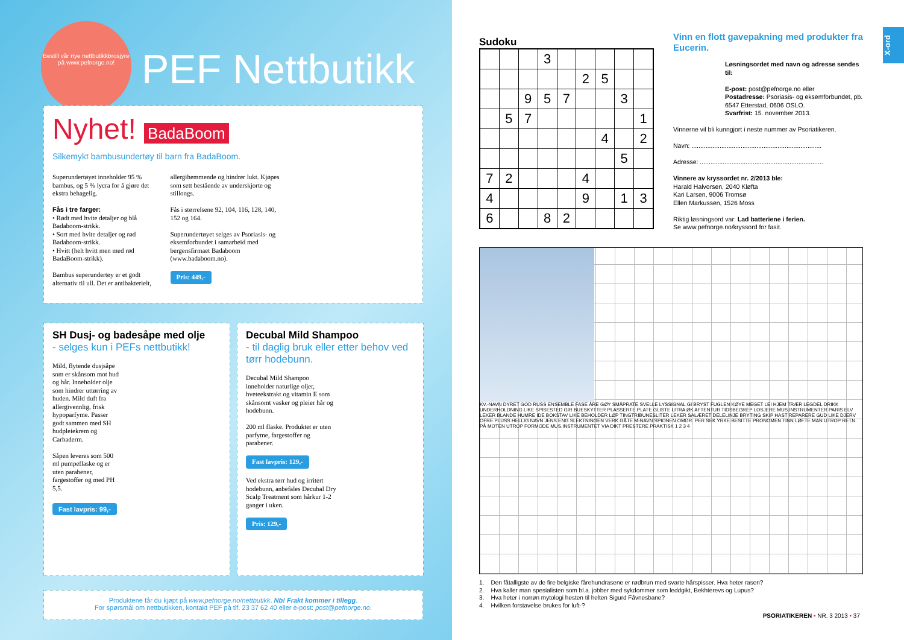Bestill vår nye nettbutikkbrosjyre på www.pefnorge.no!
PEF Nettbutikk
Nyhet! BadaBoom
Silkemykt bambusundertøy til barn fra BadaBoom.
Superundertøyet inneholder 95 % bambus, og 5 % lycra for å gjøre det ekstra behagelig.
Fås i tre farger:
• Rødt med hvite detaljer og blå Badaboom-strikk.
• Sort med hvite detaljer og rød Badaboom-strikk.
• Hvitt (helt hvitt men med rød BadaBoom-strikk).
Bambus superundertøy er et godt alternativ til ull. Det er antibakterielt, allergihemmende og hindrer lukt. Kjøpes som sett bestående av underskjorte og stillongs.
Fås i størrelsene 92, 104, 116, 128, 140, 152 og 164.
Superundertøyet selges av Psoriasis- og eksemforbundet i samarbeid med bergensfirmaet Badaboom (www.badaboom.no).
Pris: 449,-
SH Dusj- og badesåpe med olje
- selges kun i PEFs nettbutikk!
Mild, flytende dusjsåpe som er skånsom mot hud og hår. Inneholder olje som hindrer uttørring av huden. Mild duft fra allergivennlig, frisk hypoparfyme. Passer godt sammen med SH hudpleiekrem og Carbaderm.
Såpen leveres som 500 ml pumpeflaske og er uten parabener, fargestoffer og med PH 5,5.
Fast lavpris: 99,-
Decubal Mild Shampoo
- til daglig bruk eller etter behov ved tørr hodebunn.
Decubal Mild Shampoo inneholder naturlige oljer, hveteekstrakt og vitamin E som skånsomt vasker og pleier hår og hodebunn.
200 ml flaske. Produktet er uten parfyme, fargestoffer og parabener.
Fast lavpris: 129,-
Ved ekstra tørr hud og irritert hodebunn, anbefales Decubal Dry Scalp Treatment som hårkur 1-2 ganger i uken.
Pris: 129,-
Produktene får du kjøpt på www.pefnorge.no/nettbutikk. Nb! Frakt kommer i tillegg.
For spørsmål om nettbutikken, kontakt PEF på tlf. 23 37 62 40 eller e-post: post@pefnorge.no.
X-ord
Sudoku
| | | | 3 | | | | | |
| | | | | | 2 | 5 | | |
| | | 9 | 5 | 7 | | | 3 | |
| | 5 | 7 | | | | | | 1 |
| | | | | | | 4 | | 2 |
| | | | | | | | 5 | |
| 7 | 2 | | | | 4 | | | |
| 4 | | | | | 9 | | 1 | 3 |
| 6 | | | 8 | 2 | | | | |
Vinn en flott gavepakning med produkter fra Eucerin.
Løsningsordet med navn og adresse sendes til:
E-post: post@pefnorge.no eller
Postadresse: Psoriasis- og eksemforbundet, pb. 6547 Etterstad, 0606 OSLO.
Svarfrist: 15. november 2013.
Vinnerne vil bli kunngjort i neste nummer av Psoriatikeren.
Navn: ..........................................................................
Adresse: ......................................................................
Vinnere av kryssordet nr. 2/2013 ble:
Harald Halvorsen, 2040 Kløfta
Kari Larsen, 9006 Tromsø
Ellen Markussen, 1526 Moss
Riktig løsningsord var: Lad batteriene i ferien.
Se www.pefnorge.no/kryssord for fasit.
KV.-NAVN DYRET GOD RUSS ENSEMBLE FASE ÅRE GØY SMÅPRATE SVELLE LYSSIGNAL GI BRYST FUGLEN KØYE MEGET LEI HJEM TRÆR LEGDEL DRIKK UNDERHOLDNING LIKE SPISESTED GIR BUESKYTTER PLASSERTE PLATE GLISTE LITRA ØK AFTENTUR TIDSBEGREP LOSJERE MUS.INSTRUMENTER PARIS ELV LEKER BLANDE HUMRE IDE BOKSTAV LIKE BEHOLDER LØP TINGTRIBUNESLITER LEKER SALÆRET DELELINJE BRYTING SKIP HAST REPARERE GUD LIKE DJERV OFRE PLUSS HELLIG NAVN JENS ENG SLEKTNINGEN VERK GÅTE M-NAVN SPIONEN OMDR. PER SEK YRKE BESITTE PRONOMEN TINN LØFTE MAN UTROP RETN. PÅ MOTEN UTROP FORMODE MUS.INSTRUMENTET VIA DIKT PRESTERE PRAKTISK 1 2 3 4
1. Den fåtalligste av de fire belgiske fårehundrasene er rødbrun med svarte hårspisser. Hva heter rasen?
2. Hva kaller man spesialisten som bl.a. jobber med sykdommer som leddgikt, Bekhterevs og Lupus?
3. Hva heter i norrøn mytologi hesten til helten Sigurd Fåvnesbane?
4. Hvilken forstavelse brukes for luft-?
PSORIATIKEREN • NR. 3 2013 • 37